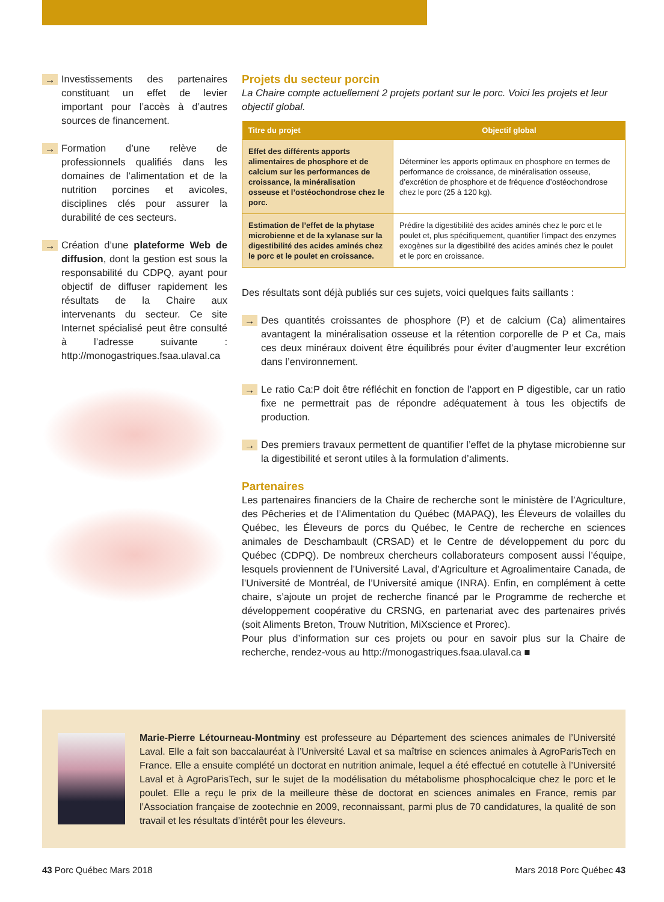→ Investissements des partenaires constituant un effet de levier important pour l’accès à d’autres sources de financement.
→ Formation d’une relève de professionnels qualifiés dans les domaines de l’alimentation et de la nutrition porcines et avicoles, disciplines clés pour assurer la durabilité de ces secteurs.
→ Création d’une plateforme Web de diffusion, dont la gestion est sous la responsabilité du CDPQ, ayant pour objectif de diffuser rapidement les résultats de la Chaire aux intervenants du secteur. Ce site Internet spécialisé peut être consulté à l’adresse suivante : http://monogastriques.fsaa.ulaval.ca
Projets du secteur porcin
La Chaire compte actuellement 2 projets portant sur le porc. Voici les projets et leur objectif global.
| Titre du projet | Objectif global |
| --- | --- |
| Effet des différents apports alimentaires de phosphore et de calcium sur les performances de croissance, la minéralisation osseuse et l’ostéochondrose chez le porc. | Déterminer les apports optimaux en phosphore en termes de performance de croissance, de minéralisation osseuse, d’excrétion de phosphore et de fréquence d’ostéochondrose chez le porc (25 à 120 kg). |
| Estimation de l’effet de la phytase microbienne et de la xylanase sur la digestibilité des acides aminés chez le porc et le poulet en croissance. | Prédire la digestibilité des acides aminés chez le porc et le poulet et, plus spécifiquement, quantifier l’impact des enzymes exogènes sur la digestibilité des acides aminés chez le poulet et le porc en croissance. |
Des résultats sont déjà publiés sur ces sujets, voici quelques faits saillants :
→ Des quantités croissantes de phosphore (P) et de calcium (Ca) alimentaires avantagent la minéralisation osseuse et la rétention corporelle de P et Ca, mais ces deux minéraux doivent être équilibrés pour éviter d’augmenter leur excrétion dans l’environnement.
→ Le ratio Ca:P doit être réfléchit en fonction de l’apport en P digestible, car un ratio fixe ne permettrait pas de répondre adéquatement à tous les objectifs de production.
→ Des premiers travaux permettent de quantifier l’effet de la phytase microbienne sur la digestibilité et seront utiles à la formulation d’aliments.
Partenaires
Les partenaires financiers de la Chaire de recherche sont le ministère de l’Agriculture, des Pêcheries et de l’Alimentation du Québec (MAPAQ), les Éleveurs de volailles du Québec, les Éleveurs de porcs du Québec, le Centre de recherche en sciences animales de Deschambault (CRSAD) et le Centre de développement du porc du Québec (CDPQ). De nombreux chercheurs collaborateurs composent aussi l’équipe, lesquels proviennent de l’Université Laval, d’Agriculture et Agroalimentaire Canada, de l’Université de Montréal, de l’Université amique (INRA). Enfin, en complément à cette chaire, s’ajoute un projet de recherche financé par le Programme de recherche et développement coopérative du CRSNG, en partenariat avec des partenaires privés (soit Aliments Breton, Trouw Nutrition, MiXscience et Prorec).
Pour plus d’information sur ces projets ou pour en savoir plus sur la Chaire de recherche, rendez-vous au http://monogastriques.fsaa.ulaval.ca ■
Marie-Pierre Létourneau-Montminy est professeure au Département des sciences animales de l’Université Laval. Elle a fait son baccalauréat à l’Université Laval et sa maîtrise en sciences animales à AgroParisTech en France. Elle a ensuite complété un doctorat en nutrition animale, lequel a été effectué en cotutelle à l’Université Laval et à AgroParisTech, sur le sujet de la modélisation du métabolisme phosphocalcique chez le porc et le poulet. Elle a reçu le prix de la meilleure thèse de doctorat en sciences animales en France, remis par l’Association française de zootechnie en 2009, reconnaissant, parmi plus de 70 candidatures, la qualité de son travail et les résultats d’intérêt pour les éleveurs.
43 Porc Québec Mars 2018 Mars 2018 Porc Québec 43